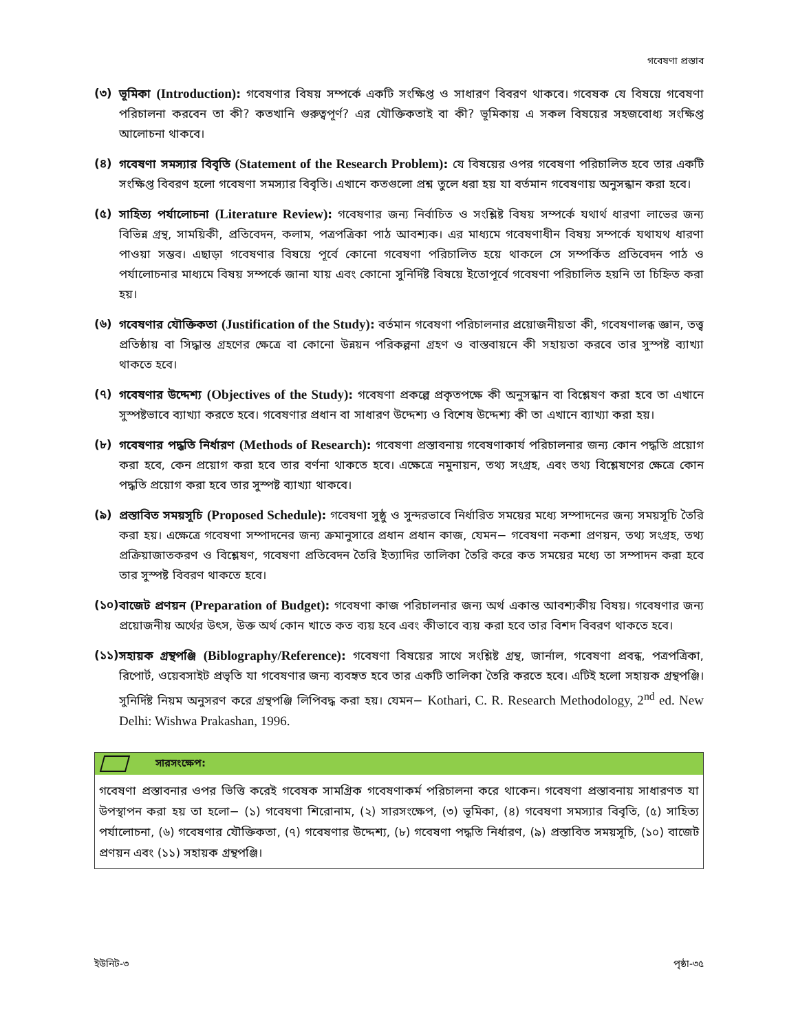গবেষণা প্রস্তাব
(৩) ভূমিকা (Introduction): গবেষণার বিষয় সম্পর্কে একটি সংক্ষিপ্ত ও সাধারণ বিবরণ থাকবে। গবেষক যে বিষয়ে গবেষণা পরিচালনা করবেন তা কী? কতখানি গুরুত্বপূর্ণ? এর যৌক্তিকতাই বা কী? ভূমিকায় এ সকল বিষয়ের সহজবোধ্য সংক্ষিপ্ত আলোচনা থাকবে।
(৪) গবেষণা সমস্যার বিবৃতি (Statement of the Research Problem): যে বিষয়ের ওপর গবেষণা পরিচালিত হবে তার একটি সংক্ষিপ্ত বিবরণ হলো গবেষণা সমস্যার বিবৃতি। এখানে কতগুলো প্রশ্ন তুলে ধরা হয় যা বর্তমান গবেষণায় অনুসন্ধান করা হবে।
(৫) সাহিত্য পর্যালোচনা (Literature Review): গবেষণার জন্য নির্বাচিত ও সংশ্লিষ্ট বিষয় সম্পর্কে যথার্থ ধারণা লাভের জন্য বিভিন্ন গ্রন্থ, সাময়িকী, প্রতিবেদন, কলাম, পত্রপত্রিকা পাঠ আবশ্যক। এর মাধ্যমে গবেষণাধীন বিষয় সম্পর্কে যথাযথ ধারণা পাওয়া সম্ভব। এছাড়া গবেষণার বিষয়ে পূর্বে কোনো গবেষণা পরিচালিত হয়ে থাকলে সে সম্পর্কিত প্রতিবেদন পাঠ ও পর্যালোচনার মাধ্যমে বিষয় সম্পর্কে জানা যায় এবং কোনো সুনির্দিষ্ট বিষয়ে ইতোপূর্বে গবেষণা পরিচালিত হয়নি তা চিহ্নিত করা হয়।
(৬) গবেষণার যৌক্তিকতা (Justification of the Study): বর্তমান গবেষণা পরিচালনার প্রয়োজনীয়তা কী, গবেষণালব্ধ জ্ঞান, তত্ত্ব প্রতিষ্ঠায় বা সিদ্ধান্ত গ্রহণের ক্ষেত্রে বা কোনো উন্নয়ন পরিকল্পনা গ্রহণ ও বাস্তবায়নে কী সহায়তা করবে তার সুস্পষ্ট ব্যাখ্যা থাকতে হবে।
(৭) গবেষণার উদ্দেশ্য (Objectives of the Study): গবেষণা প্রকল্পে প্রকৃতপক্ষে কী অনুসন্ধান বা বিশ্লেষণ করা হবে তা এখানে সুস্পষ্টভাবে ব্যাখ্যা করতে হবে। গবেষণার প্রধান বা সাধারণ উদ্দেশ্য ও বিশেষ উদ্দেশ্য কী তা এখানে ব্যাখ্যা করা হয়।
(৮) গবেষণার পদ্ধতি নির্ধারণ (Methods of Research): গবেষণা প্রস্তাবনায় গবেষণাকার্য পরিচালনার জন্য কোন পদ্ধতি প্রয়োগ করা হবে, কেন প্রয়োগ করা হবে তার বর্ণনা থাকতে হবে। এক্ষেত্রে নমুনায়ন, তথ্য সংগ্রহ, এবং তথ্য বিশ্লেষণের ক্ষেত্রে কোন পদ্ধতি প্রয়োগ করা হবে তার সুস্পষ্ট ব্যাখ্যা থাকবে।
(৯) প্রস্তাবিত সময়সূচি (Proposed Schedule): গবেষণা সুষ্ঠু ও সুন্দরভাবে নির্ধারিত সময়ের মধ্যে সম্পাদনের জন্য সময়সূচি তৈরি করা হয়। এক্ষেত্রে গবেষণা সম্পাদনের জন্য ক্রমানুসারে প্রধান প্রধান কাজ, যেমন− গবেষণা নকশা প্রণয়ন, তথ্য সংগ্রহ, তথ্য প্রক্রিয়াজাতকরণ ও বিশ্লেষণ, গবেষণা প্রতিবেদন তৈরি ইত্যাদির তালিকা তৈরি করে কত সময়ের মধ্যে তা সম্পাদন করা হবে তার সুস্পষ্ট বিবরণ থাকতে হবে।
(১০)
বাজেট প্রণয়ন (Preparation of Budget): গবেষণা কাজ পরিচালনার জন্য অর্থ একান্ত আবশ্যকীয় বিষয়। গবেষণার জন্য প্রয়োজনীয় অর্থের উৎস, উক্ত অর্থ কোন খাতে কত ব্যয় হবে এবং কীভাবে ব্যয় করা হবে তার বিশদ বিবরণ থাকতে হবে।
(১১)
সহায়ক গ্রন্থপঞ্জি (Biblography/Reference): গবেষণা বিষয়ের সাথে সংশ্লিষ্ট গ্রন্থ, জার্নাল, গবেষণা প্রবন্ধ, পত্রপত্রিকা, রিপোর্ট, ওয়েবসাইট প্রভৃতি যা গবেষণার জন্য ব্যবহৃত হবে তার একটি তালিকা তৈরি করতে হবে। এটিই হলো সহায়ক গ্রন্থপঞ্জি। সুনির্দিষ্ট নিয়ম অনুসরণ করে গ্রন্থপঞ্জি লিপিবদ্ধ করা হয়। যেমন− Kothari, C. R. Research Methodology, 2<sup>nd</sup> ed. New Delhi: Wishwa Prakashan, 1996.
সারসংক্ষেপ:
গবেষণা প্রস্তাবনার ওপর ভিত্তি করেই গবেষক সামগ্রিক গবেষণাকর্ম পরিচালনা করে থাকেন। গবেষণা প্রস্তাবনায় সাধারণত যা উপস্থাপন করা হয় তা হলো− (১) গবেষণা শিরোনাম, (২) সারসংক্ষেপ, (৩) ভূমিকা, (৪) গবেষণা সমস্যার বিবৃতি, (৫) সাহিত্য পর্যালোচনা, (৬) গবেষণার যৌক্তিকতা, (৭) গবেষণার উদ্দেশ্য, (৮) গবেষণা পদ্ধতি নির্ধারণ, (৯) প্রস্তাবিত সময়সূচি, (১০) বাজেট প্রণয়ন এবং (১১) সহায়ক গ্রন্থপঞ্জি।
ইউনিট-৩ পৃষ্ঠা-৩৫